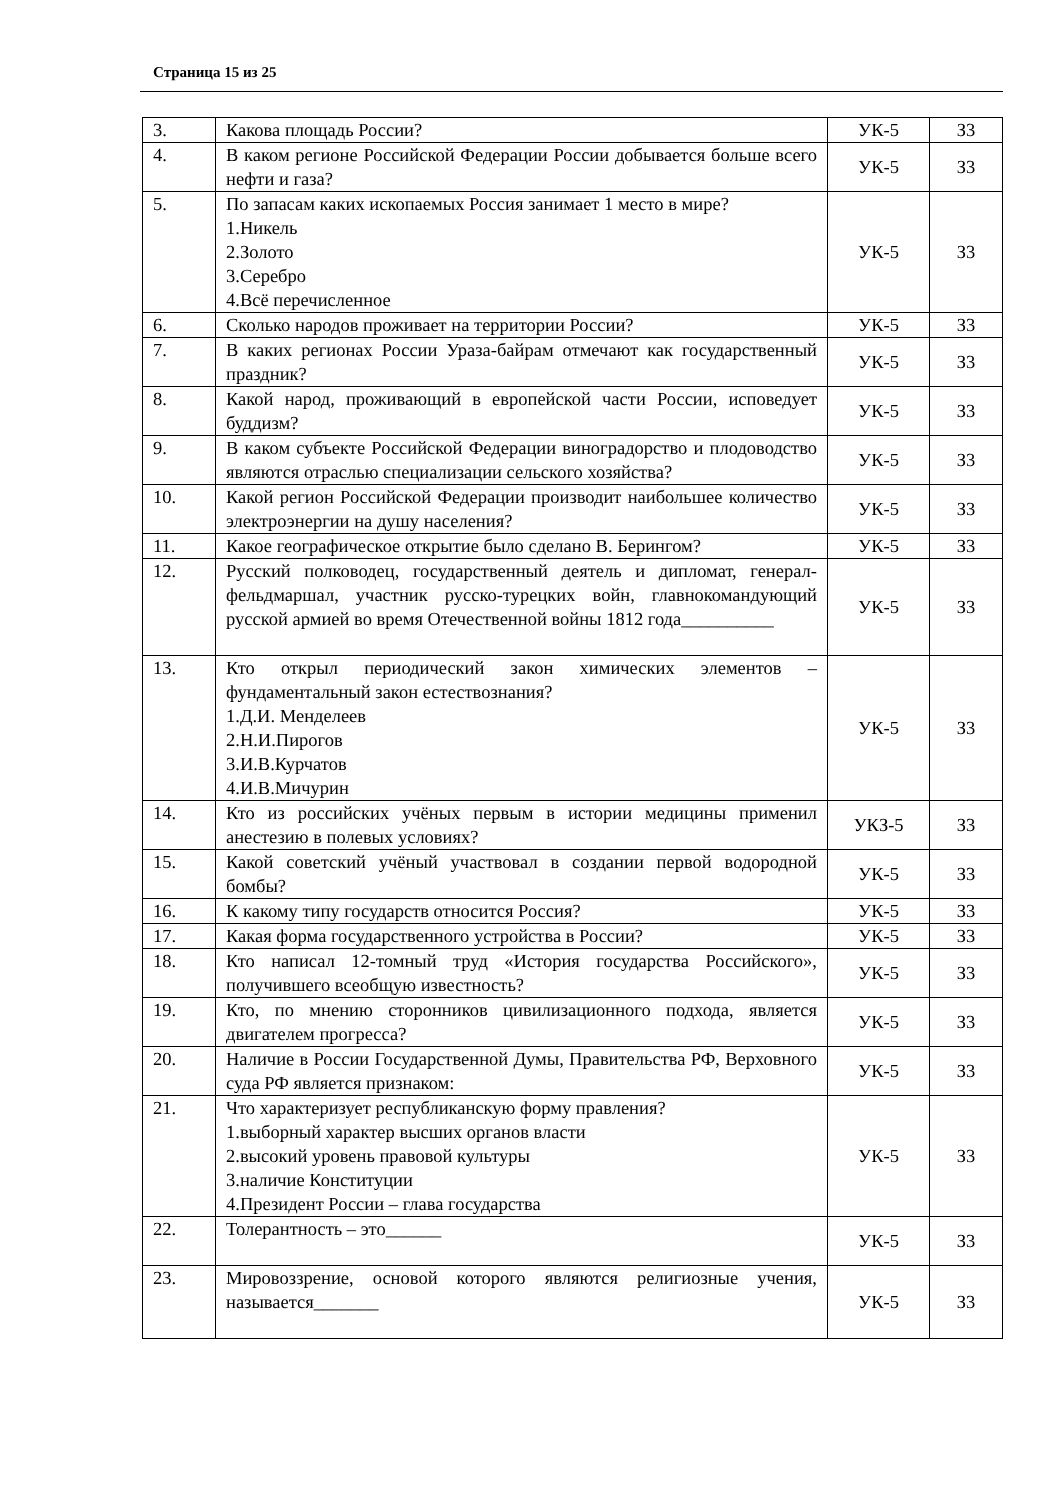Страница 15 из 25
| 3. | Какова площадь России? | УК-5 | З3 |
| 4. | В каком регионе Российской Федерации России добывается больше всего нефти и газа? | УК-5 | З3 |
| 5. | По запасам каких ископаемых Россия занимает 1 место в мире? 1.Никель 2.Золото 3.Серебро 4.Всё перечисленное | УК-5 | З3 |
| 6. | Сколько народов проживает на территории России? | УК-5 | З3 |
| 7. | В каких регионах России Ураза-байрам отмечают как государственный праздник? | УК-5 | З3 |
| 8. | Какой народ, проживающий в европейской части России, исповедует буддизм? | УК-5 | З3 |
| 9. | В каком субъекте Российской Федерации виноградорство и плодоводство являются отраслью специализации сельского хозяйства? | УК-5 | З3 |
| 10. | Какой регион Российской Федерации производит наибольшее количество электроэнергии на душу населения? | УК-5 | З3 |
| 11. | Какое географическое открытие было сделано В. Берингом? | УК-5 | З3 |
| 12. | Русский полководец, государственный деятель и дипломат, генерал-фельдмаршал, участник русско-турецких войн, главнокомандующий русской армией во время Отечественной войны 1812 года__________ | УК-5 | З3 |
| 13. | Кто открыл периодический закон химических элементов – фундаментальный закон естествознания? 1.Д.И. Менделеев 2.Н.И.Пирогов 3.И.В.Курчатов 4.И.В.Мичурин | УК-5 | З3 |
| 14. | Кто из российских учёных первым в истории медицины применил анестезию в полевых условиях? | УКЗ-5 | З3 |
| 15. | Какой советский учёный участвовал в создании первой водородной бомбы? | УК-5 | З3 |
| 16. | К какому типу государств относится Россия? | УК-5 | З3 |
| 17. | Какая форма государственного устройства в России? | УК-5 | З3 |
| 18. | Кто написал 12-томный труд «История государства Российского», получившего всеобщую известность? | УК-5 | З3 |
| 19. | Кто, по мнению сторонников цивилизационного подхода, является двигателем прогресса? | УК-5 | З3 |
| 20. | Наличие в России Государственной Думы, Правительства РФ, Верховного суда РФ является признаком: | УК-5 | З3 |
| 21. | Что характеризует республиканскую форму правления? 1.выборный характер высших органов власти 2.высокий уровень правовой культуры 3.наличие Конституции 4.Президент России – глава государства | УК-5 | З3 |
| 22. | Толерантность – это______ | УК-5 | З3 |
| 23. | Мировоззрение, основой которого являются религиозные учения, называется_______ | УК-5 | З3 |